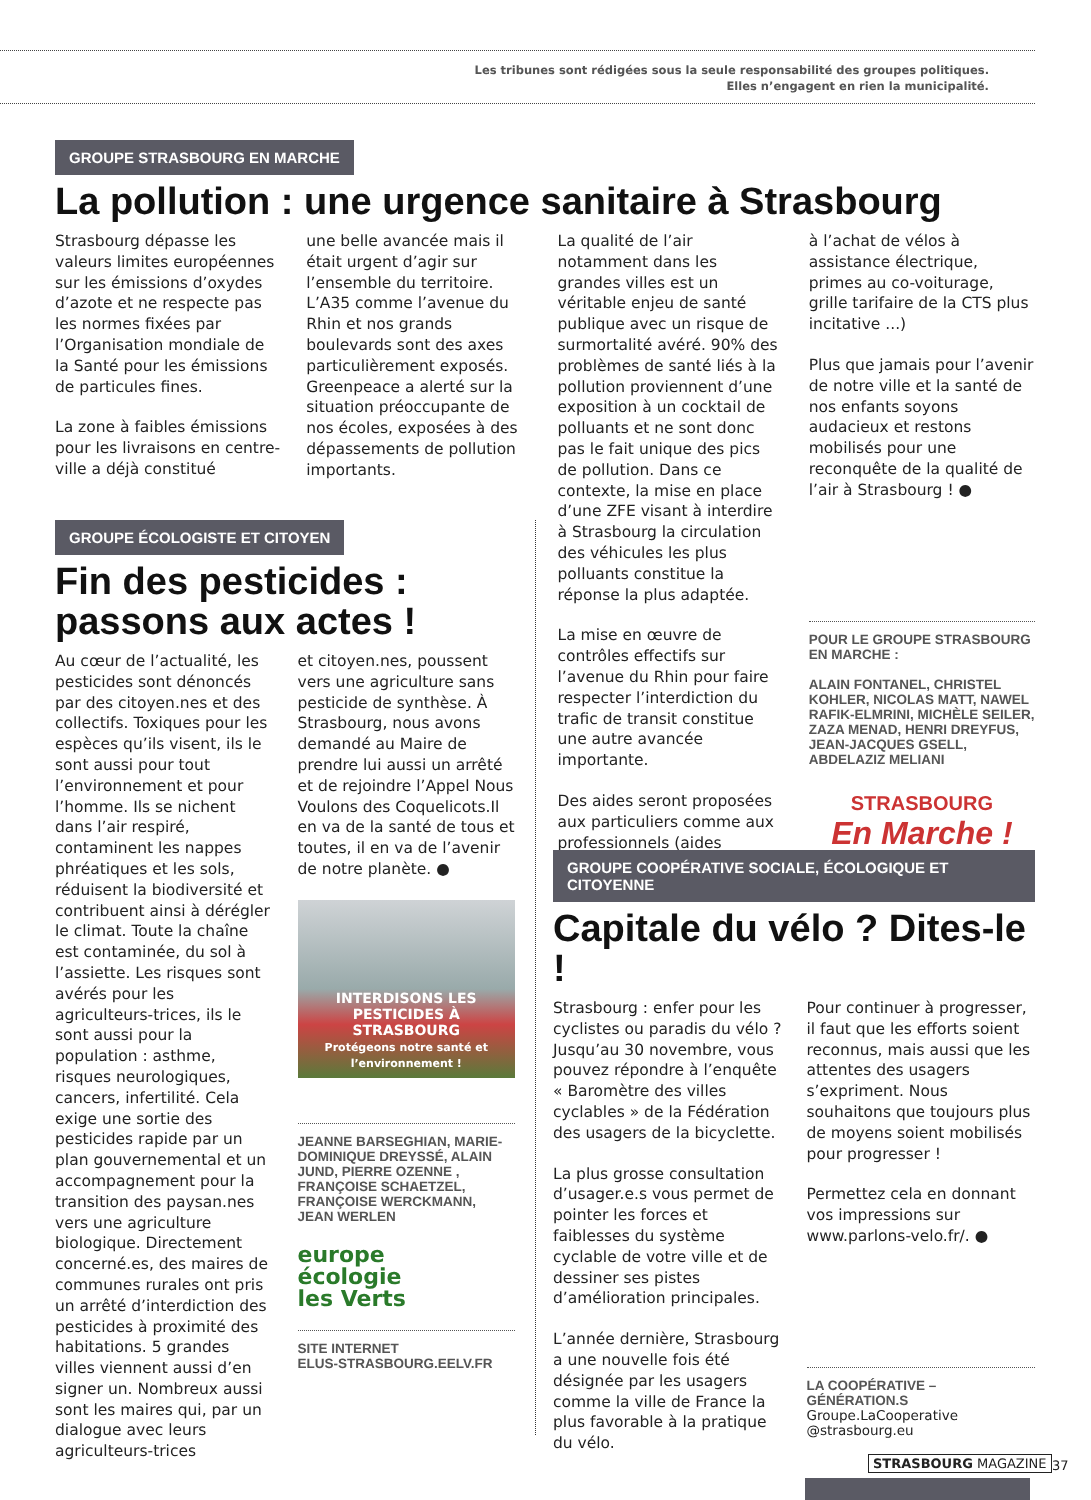Les tribunes sont rédigées sous la seule responsabilité des groupes politiques.
Elles n’engagent en rien la municipalité.
GROUPE STRASBOURG EN MARCHE
La pollution : une urgence sanitaire à Strasbourg
Strasbourg dépasse les valeurs limites européennes sur les émissions d’oxydes d’azote et ne respecte pas les normes fixées par l’Organisation mondiale de la Santé pour les émissions de particules fines.
La zone à faibles émissions pour les livraisons en centre-ville a déjà constitué
une belle avancée mais il était urgent d’agir sur l’ensemble du territoire. L’A35 comme l’avenue du Rhin et nos grands boulevards sont des axes particulièrement exposés. Greenpeace a alerté sur la situation préoccupante de nos écoles, exposées à des dépassements de pollution importants.
La qualité de l’air notamment dans les grandes villes est un véritable enjeu de santé publique avec un risque de surmortalité avéré. 90% des problèmes de santé liés à la pollution proviennent d’une exposition à un cocktail de polluants et ne sont donc pas le fait unique des pics de pollution. Dans ce contexte, la mise en place d’une ZFE visant à interdire à Strasbourg la circulation des véhicules les plus polluants constitue la réponse la plus adaptée.
La mise en œuvre de contrôles effectifs sur l’avenue du Rhin pour faire respecter l’interdiction du trafic de transit constitue une autre avancée importante.
Des aides seront proposées aux particuliers comme aux professionnels (aides
à l’achat de vélos à assistance électrique, primes au co-voiturage, grille tarifaire de la CTS plus incitative ...)
Plus que jamais pour l’avenir de notre ville et la santé de nos enfants soyons audacieux et restons mobilisés pour une reconquête de la qualité de l’air à Strasbourg ! ●
POUR LE GROUPE STRASBOURG EN MARCHE :
ALAIN FONTANEL, CHRISTEL KOHLER, NICOLAS MATT, NAWEL RAFIK-ELMRINI, MICHÈLE SEILER, ZAZA MENAD, HENRI DREYFUS, JEAN-JACQUES GSELL, ABDELAZIZ MELIANI
STRASBOURG
En Marche !
GROUPE ÉCOLOGISTE ET CITOYEN
Fin des pesticides :
passons aux actes !
Au cœur de l’actualité, les pesticides sont dénoncés par des citoyen.nes et des collectifs. Toxiques pour les espèces qu’ils visent, ils le sont aussi pour tout l’environnement et pour l’homme. Ils se nichent dans l’air respiré, contaminent les nappes phréatiques et les sols, réduisent la biodiversité et contribuent ainsi à dérégler le climat. Toute la chaîne est contaminée, du sol à l’assiette. Les risques sont avérés pour les agriculteurs-trices, ils le sont aussi pour la population : asthme, risques neurologiques, cancers, infertilité. Cela exige une sortie des pesticides rapide par un plan gouvernemental et un accompagnement pour la transition des paysan.nes vers une agriculture biologique. Directement concerné.es, des maires de communes rurales ont pris un arrêté d’interdiction des pesticides à proximité des habitations. 5 grandes villes viennent aussi d’en signer un. Nombreux aussi sont les maires qui, par un dialogue avec leurs agriculteurs-trices
et citoyen.nes, poussent vers une agriculture sans pesticide de synthèse. À Strasbourg, nous avons demandé au Maire de prendre lui aussi un arrêté et de rejoindre l’Appel Nous Voulons des Coquelicots.Il en va de la santé de tous et toutes, il en va de l’avenir de notre planète. ●
INTERDISONS LES PESTICIDES À STRASBOURG
Protégeons notre santé et l’environnement !
JEANNE BARSEGHIAN, MARIE-DOMINIQUE DREYSSÉ, ALAIN JUND, PIERRE OZENNE , FRANÇOISE SCHAETZEL, FRANÇOISE WERCKMANN, JEAN WERLEN
europe
écologie
les Verts
SITE INTERNET
ELUS-STRASBOURG.EELV.FR
GROUPE COOPÉRATIVE SOCIALE, ÉCOLOGIQUE ET CITOYENNE
Capitale du vélo ? Dites-le !
Strasbourg : enfer pour les cyclistes ou paradis du vélo ? Jusqu’au 30 novembre, vous pouvez répondre à l’enquête « Baromètre des villes cyclables » de la Fédération des usagers de la bicyclette.
La plus grosse consultation d’usager.e.s vous permet de pointer les forces et faiblesses du système cyclable de votre ville et de dessiner ses pistes d’amélioration principales.
L’année dernière, Strasbourg a une nouvelle fois été désignée par les usagers comme la ville de France la plus favorable à la pratique du vélo.
Pour continuer à progresser, il faut que les efforts soient reconnus, mais aussi que les attentes des usagers s’expriment. Nous souhaitons que toujours plus de moyens soient mobilisés pour progresser !
Permettez cela en donnant vos impressions sur www.parlons-velo.fr/. ●
LA COOPÉRATIVE – GÉNÉRATION.S
Groupe.LaCooperative @strasbourg.eu
STRASBOURG MAGAZINE 37